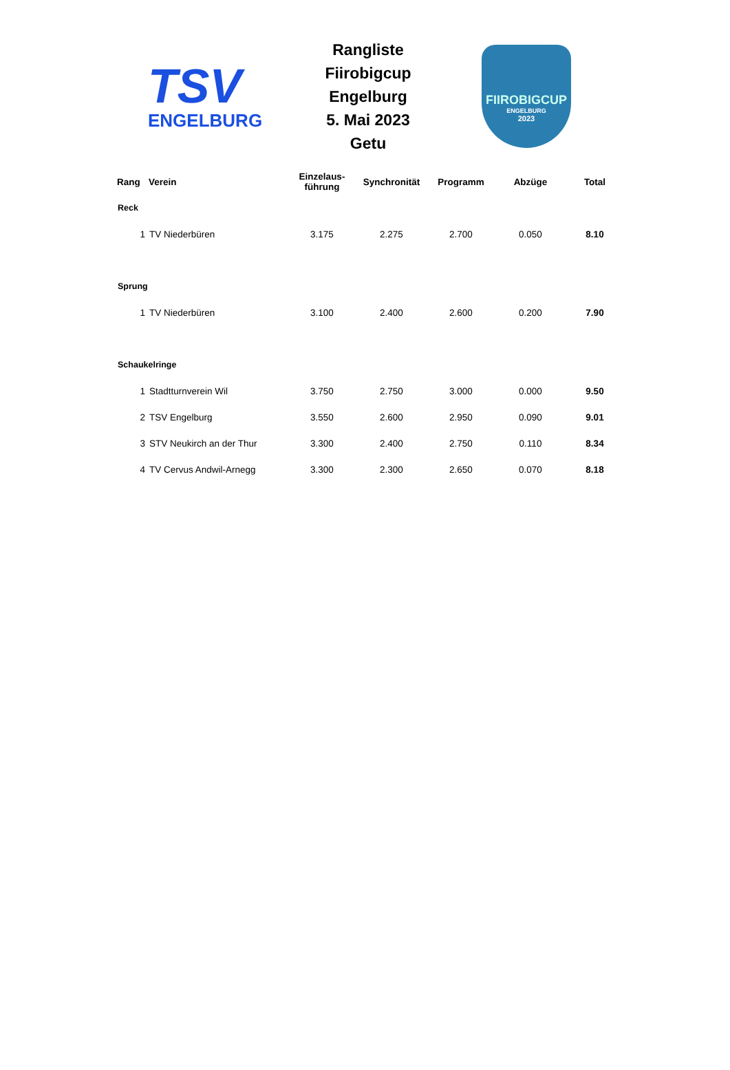TSV
ENGELBURG
Rangliste
Fiirobigcup Engelburg
5. Mai 2023
Getu
FIIROBIGCUP
ENGELBURG
2023
| Rang | Verein | Einzelaus- führung | Synchronität | Programm | Abzüge | Total |
| --- | --- | --- | --- | --- | --- | --- |
| Reck | | | | | | |
| 1 | TV Niederbüren | 3.175 | 2.275 | 2.700 | 0.050 | 8.10 |
| Sprung | | | | | | |
| 1 | TV Niederbüren | 3.100 | 2.400 | 2.600 | 0.200 | 7.90 |
| Schaukelringe | | | | | | |
| 1 | Stadtturnverein Wil | 3.750 | 2.750 | 3.000 | 0.000 | 9.50 |
| 2 | TSV Engelburg | 3.550 | 2.600 | 2.950 | 0.090 | 9.01 |
| 3 | STV Neukirch an der Thur | 3.300 | 2.400 | 2.750 | 0.110 | 8.34 |
| 4 | TV Cervus Andwil-Arnegg | 3.300 | 2.300 | 2.650 | 0.070 | 8.18 |